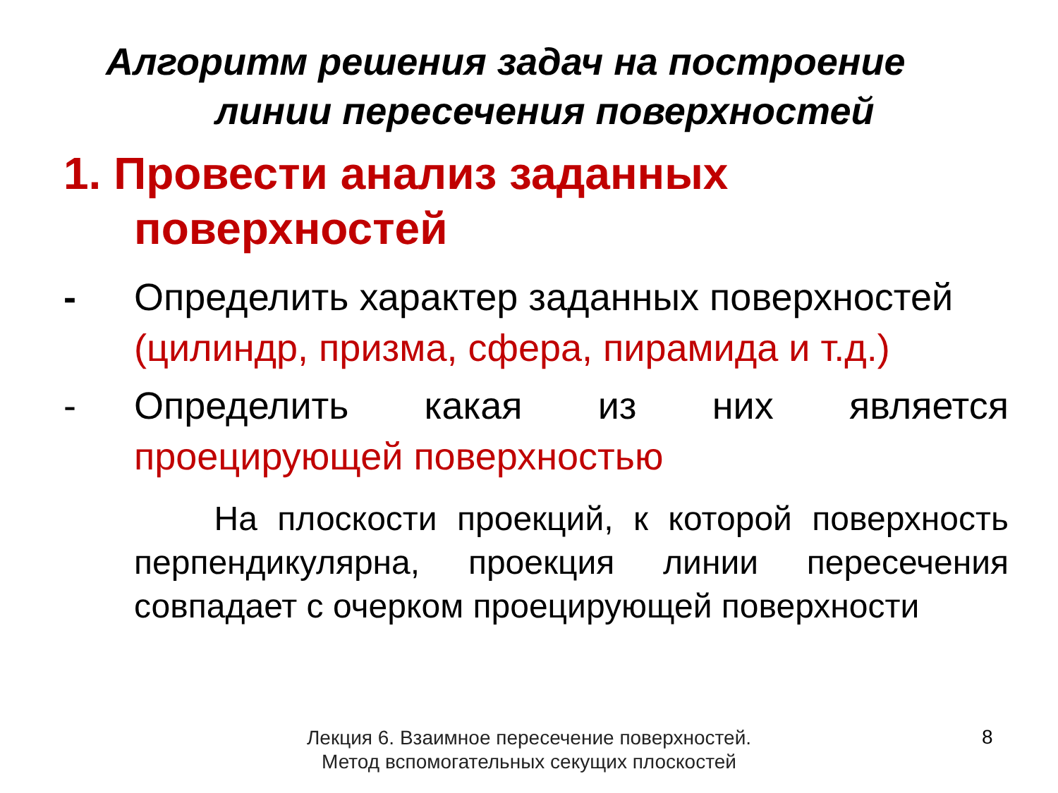Алгоритм решения задач на построение
линии пересечения поверхностей
1. Провести анализ заданных
поверхностей
- Определить характер заданных поверхностей (цилиндр, призма, сфера, пирамида и т.д.)
- Определить какая из них является
проецирующей поверхностью
На плоскости проекций, к которой поверхность перпендикулярна, проекция линии пересечения совпадает с очерком проецирующей поверхности
Лекция 6. Взаимное пересечение поверхностей.
Метод вспомогательных секущих плоскостей
8